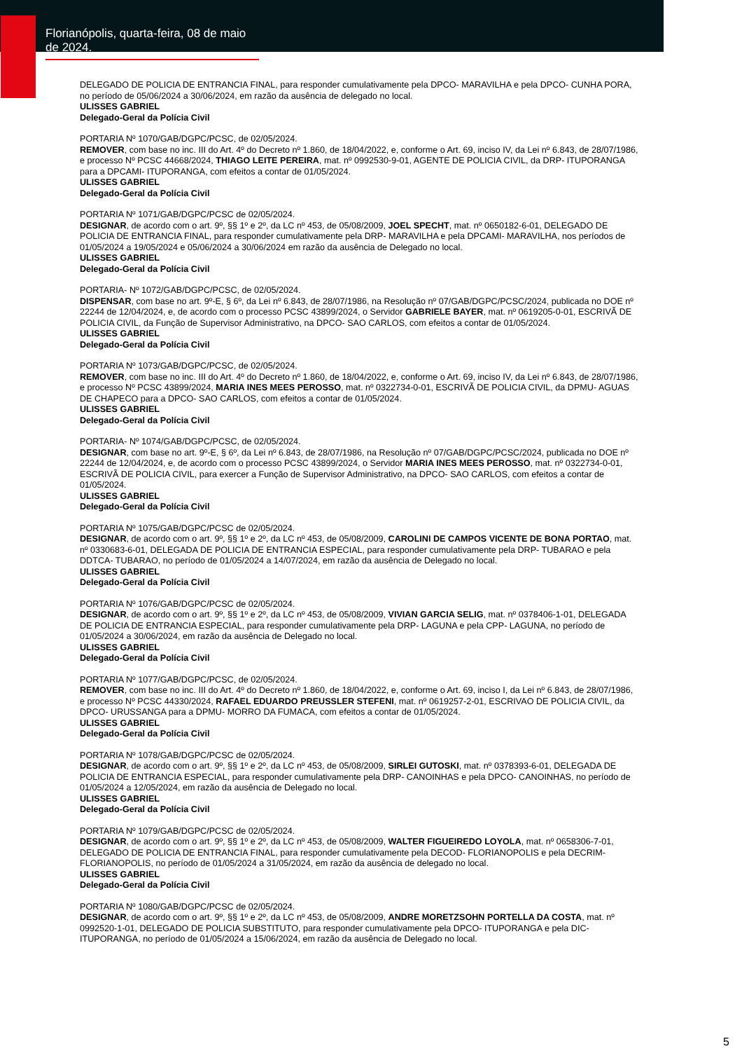Florianópolis, quarta-feira, 08 de maio de 2024.
DELEGADO DE POLICIA DE ENTRANCIA FINAL, para responder cumulativamente pela DPCO- MARAVILHA e pela DPCO- CUNHA PORA, no período de 05/06/2024 a 30/06/2024, em razão da ausência de delegado no local.
ULISSES GABRIEL
Delegado-Geral da Polícia Civil
PORTARIA Nº 1070/GAB/DGPC/PCSC, de 02/05/2024.
REMOVER, com base no inc. III do Art. 4º do Decreto nº 1.860, de 18/04/2022, e, conforme o Art. 69, inciso IV, da Lei nº 6.843, de 28/07/1986, e processo Nº PCSC 44668/2024, THIAGO LEITE PEREIRA, mat. nº 0992530-9-01, AGENTE DE POLICIA CIVIL, da DRP- ITUPORANGA para a DPCAMI- ITUPORANGA, com efeitos a contar de 01/05/2024.
ULISSES GABRIEL
Delegado-Geral da Polícia Civil
PORTARIA Nº 1071/GAB/DGPC/PCSC de 02/05/2024.
DESIGNAR, de acordo com o art. 9º, §§ 1º e 2º, da LC nº 453, de 05/08/2009, JOEL SPECHT, mat. nº 0650182-6-01, DELEGADO DE POLICIA DE ENTRANCIA FINAL, para responder cumulativamente pela DRP- MARAVILHA e pela DPCAMI- MARAVILHA, nos períodos de 01/05/2024 a 19/05/2024 e 05/06/2024 a 30/06/2024 em razão da ausência de Delegado no local.
ULISSES GABRIEL
Delegado-Geral da Polícia Civil
PORTARIA- Nº 1072/GAB/DGPC/PCSC, de 02/05/2024.
DISPENSAR, com base no art. 9º-E, § 6º, da Lei nº 6.843, de 28/07/1986, na Resolução nº 07/GAB/DGPC/PCSC/2024, publicada no DOE nº 22244 de 12/04/2024, e, de acordo com o processo PCSC 43899/2024, o Servidor GABRIELE BAYER, mat. nº 0619205-0-01, ESCRIVÃ DE POLICIA CIVIL, da Função de Supervisor Administrativo, na DPCO- SAO CARLOS, com efeitos a contar de 01/05/2024.
ULISSES GABRIEL
Delegado-Geral da Polícia Civil
PORTARIA Nº 1073/GAB/DGPC/PCSC, de 02/05/2024.
REMOVER, com base no inc. III do Art. 4º do Decreto nº 1.860, de 18/04/2022, e, conforme o Art. 69, inciso IV, da Lei nº 6.843, de 28/07/1986, e processo Nº PCSC 43899/2024, MARIA INES MEES PEROSSO, mat. nº 0322734-0-01, ESCRIVÃ DE POLICIA CIVIL, da DPMU- AGUAS DE CHAPECO para a DPCO- SAO CARLOS, com efeitos a contar de 01/05/2024.
ULISSES GABRIEL
Delegado-Geral da Polícia Civil
PORTARIA- Nº 1074/GAB/DGPC/PCSC, de 02/05/2024.
DESIGNAR, com base no art. 9º-E, § 6º, da Lei nº 6.843, de 28/07/1986, na Resolução nº 07/GAB/DGPC/PCSC/2024, publicada no DOE nº 22244 de 12/04/2024, e, de acordo com o processo PCSC 43899/2024, o Servidor MARIA INES MEES PEROSSO, mat. nº 0322734-0-01, ESCRIVÃ DE POLICIA CIVIL, para exercer a Função de Supervisor Administrativo, na DPCO- SAO CARLOS, com efeitos a contar de 01/05/2024.
ULISSES GABRIEL
Delegado-Geral da Polícia Civil
PORTARIA Nº 1075/GAB/DGPC/PCSC de 02/05/2024.
DESIGNAR, de acordo com o art. 9º, §§ 1º e 2º, da LC nº 453, de 05/08/2009, CAROLINI DE CAMPOS VICENTE DE BONA PORTAO, mat. nº 0330683-6-01, DELEGADA DE POLICIA DE ENTRANCIA ESPECIAL, para responder cumulativamente pela DRP- TUBARAO e pela DDTCA- TUBARAO, no período de 01/05/2024 a 14/07/2024, em razão da ausência de Delegado no local.
ULISSES GABRIEL
Delegado-Geral da Polícia Civil
PORTARIA Nº 1076/GAB/DGPC/PCSC de 02/05/2024.
DESIGNAR, de acordo com o art. 9º, §§ 1º e 2º, da LC nº 453, de 05/08/2009, VIVIAN GARCIA SELIG, mat. nº 0378406-1-01, DELEGADA DE POLICIA DE ENTRANCIA ESPECIAL, para responder cumulativamente pela DRP- LAGUNA e pela CPP- LAGUNA, no período de 01/05/2024 a 30/06/2024, em razão da ausência de Delegado no local.
ULISSES GABRIEL
Delegado-Geral da Polícia Civil
PORTARIA Nº 1077/GAB/DGPC/PCSC, de 02/05/2024.
REMOVER, com base no inc. III do Art. 4º do Decreto nº 1.860, de 18/04/2022, e, conforme o Art. 69, inciso I, da Lei nº 6.843, de 28/07/1986, e processo Nº PCSC 44330/2024, RAFAEL EDUARDO PREUSSLER STEFENI, mat. nº 0619257-2-01, ESCRIVAO DE POLICIA CIVIL, da DPCO- URUSSANGA para a DPMU- MORRO DA FUMACA, com efeitos a contar de 01/05/2024.
ULISSES GABRIEL
Delegado-Geral da Polícia Civil
PORTARIA Nº 1078/GAB/DGPC/PCSC de 02/05/2024.
DESIGNAR, de acordo com o art. 9º, §§ 1º e 2º, da LC nº 453, de 05/08/2009, SIRLEI GUTOSKI, mat. nº 0378393-6-01, DELEGADA DE POLICIA DE ENTRANCIA ESPECIAL, para responder cumulativamente pela DRP- CANOINHAS e pela DPCO- CANOINHAS, no período de 01/05/2024 a 12/05/2024, em razão da ausência de Delegado no local.
ULISSES GABRIEL
Delegado-Geral da Polícia Civil
PORTARIA Nº 1079/GAB/DGPC/PCSC de 02/05/2024.
DESIGNAR, de acordo com o art. 9º, §§ 1º e 2º, da LC nº 453, de 05/08/2009, WALTER FIGUEIREDO LOYOLA, mat. nº 0658306-7-01, DELEGADO DE POLICIA DE ENTRANCIA FINAL, para responder cumulativamente pela DECOD- FLORIANOPOLIS e pela DECRIM- FLORIANOPOLIS, no período de 01/05/2024 a 31/05/2024, em razão da ausência de delegado no local.
ULISSES GABRIEL
Delegado-Geral da Polícia Civil
PORTARIA Nº 1080/GAB/DGPC/PCSC de 02/05/2024.
DESIGNAR, de acordo com o art. 9º, §§ 1º e 2º, da LC nº 453, de 05/08/2009, ANDRE MORETZSOHN PORTELLA DA COSTA, mat. nº 0992520-1-01, DELEGADO DE POLICIA SUBSTITUTO, para responder cumulativamente pela DPCO- ITUPORANGA e pela DIC- ITUPORANGA, no período de 01/05/2024 a 15/06/2024, em razão da ausência de Delegado no local.
5